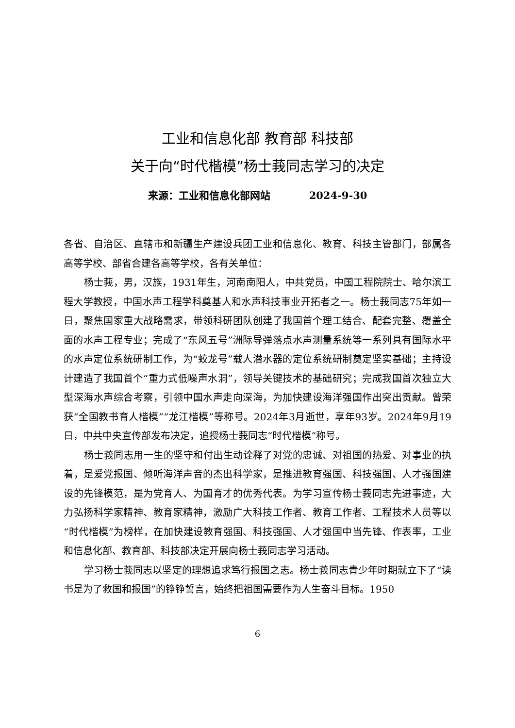工业和信息化部 教育部 科技部
关于向“时代楷模”杨士莪同志学习的决定
来源：工业和信息化部网站 2024-9-30
各省、自治区、直辖市和新疆生产建设兵团工业和信息化、教育、科技主管部门，部属各高等学校、部省合建各高等学校，各有关单位：
杨士莪，男，汉族，1931年生，河南南阳人，中共党员，中国工程院院士、哈尔滨工程大学教授，中国水声工程学科奠基人和水声科技事业开拓者之一。杨士莪同志75年如一日，聚焦国家重大战略需求，带领科研团队创建了我国首个理工结合、配套完整、覆盖全面的水声工程专业；完成了“东风五号”洲际导弹落点水声测量系统等一系列具有国际水平的水声定位系统研制工作，为“蛟龙号”载人潜水器的定位系统研制奠定坚实基础；主持设计建造了我国首个“重力式低噪声水洞”，领导关键技术的基础研究；完成我国首次独立大型深海水声综合考察，引领中国水声走向深海，为加快建设海洋强国作出突出贡献。曾荣获“全国教书育人楷模”“龙江楷模”等称号。2024年3月逝世，享年93岁。2024年9月19日，中共中央宣传部发布决定，追授杨士莪同志“时代楷模”称号。
杨士莪同志用一生的坚守和付出生动诠释了对党的忠诚、对祖国的热爱、对事业的执着，是爱党报国、倾听海洋声音的杰出科学家，是推进教育强国、科技强国、人才强国建设的先锋模范，是为党育人、为国育才的优秀代表。为学习宣传杨士莪同志先进事迹，大力弘扬科学家精神、教育家精神，激励广大科技工作者、教育工作者、工程技术人员等以“时代楷模”为榜样，在加快建设教育强国、科技强国、人才强国中当先锋、作表率，工业和信息化部、教育部、科技部决定开展向杨士莪同志学习活动。
学习杨士莪同志以坚定的理想追求笃行报国之志。杨士莪同志青少年时期就立下了“读书是为了救国和报国”的铮铮誓言，始终把祖国需要作为人生奋斗目标。1950
6